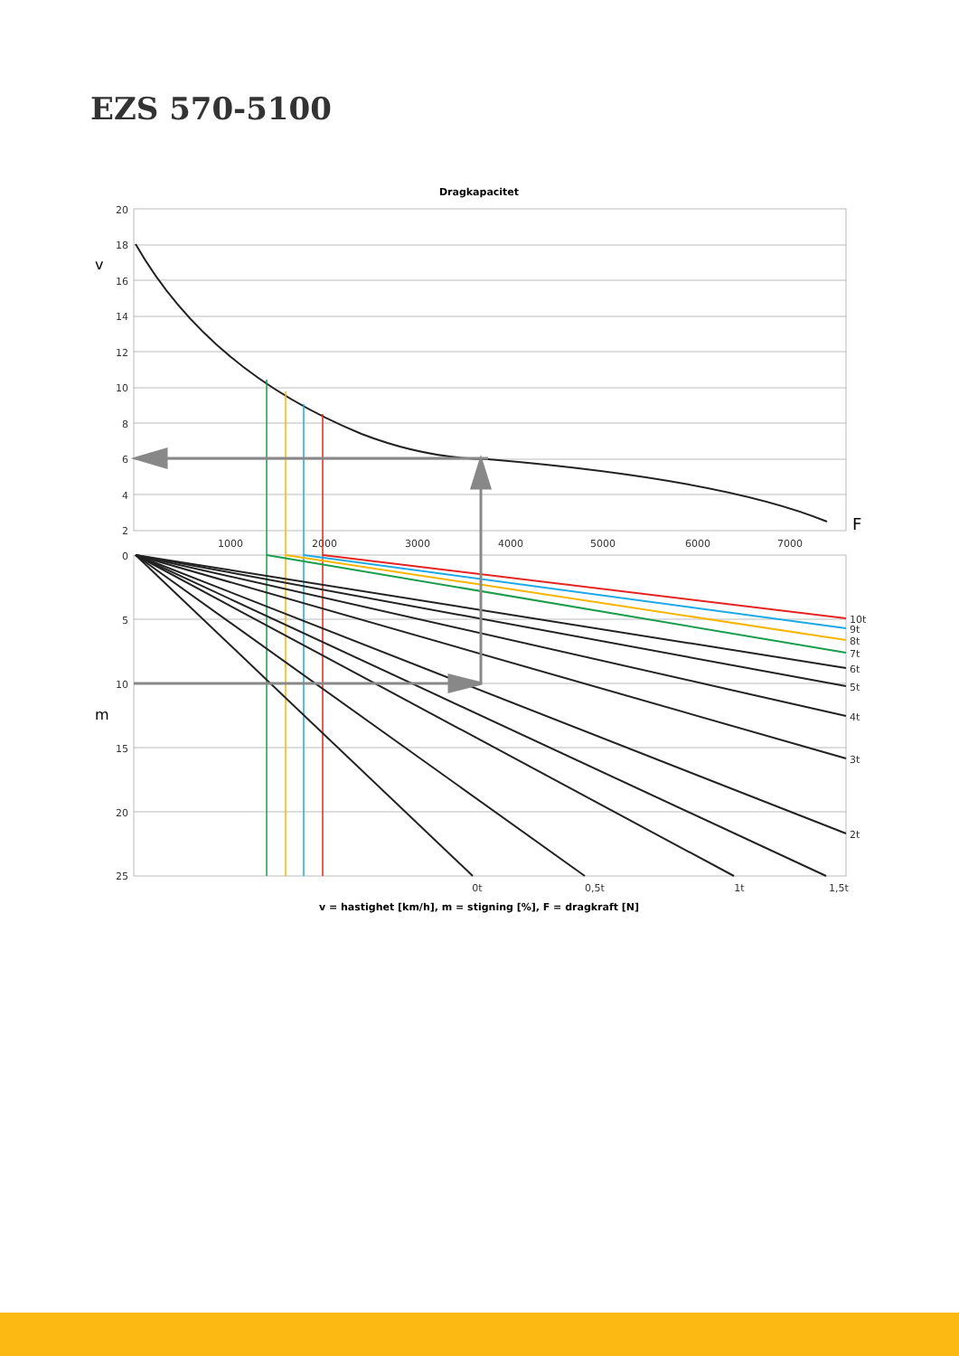EZS 570-5100
Dragkapacitet
20
18
16
14
12
10
8
6
4
2
0
5
10
15
20
25
v
m
F
1000
2000
3000
4000
5000
6000
7000
0t
0,5t
1t
1,5t
10t
9t
8t
7t
6t
5t
4t
3t
2t
v = hastighet [km/h], m = stigning [%], F = dragkraft [N]